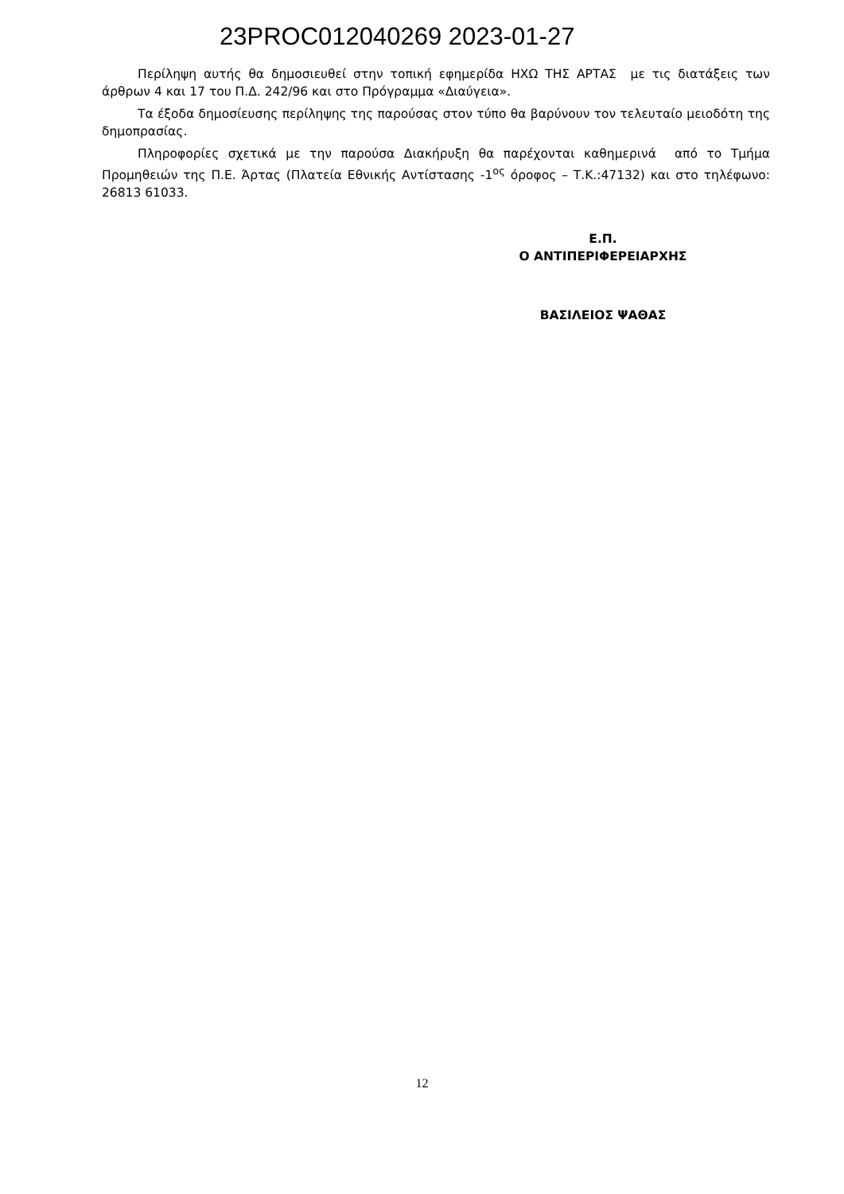23PROC012040269 2023-01-27
Περίληψη αυτής θα δημοσιευθεί στην τοπική εφημερίδα ΗΧΩ ΤΗΣ ΑΡΤΑΣ με τις διατάξεις των άρθρων 4 και 17 του Π.Δ. 242/96 και στο Πρόγραμμα «Διαύγεια».
Τα έξοδα δημοσίευσης περίληψης της παρούσας στον τύπο θα βαρύνουν τον τελευταίο μειοδότη της δημοπρασίας.
Πληροφορίες σχετικά με την παρούσα Διακήρυξη θα παρέχονται καθημερινά από το Τμήμα Προμηθειών της Π.Ε. Άρτας (Πλατεία Εθνικής Αντίστασης -1<sup>ος</sup> όροφος – Τ.Κ.:47132) και στο τηλέφωνο: 26813 61033.
Ε.Π.
Ο ΑΝΤΙΠΕΡΙΦΕΡΕΙΑΡΧΗΣ
ΒΑΣΙΛΕΙΟΣ ΨΑΘΑΣ
12